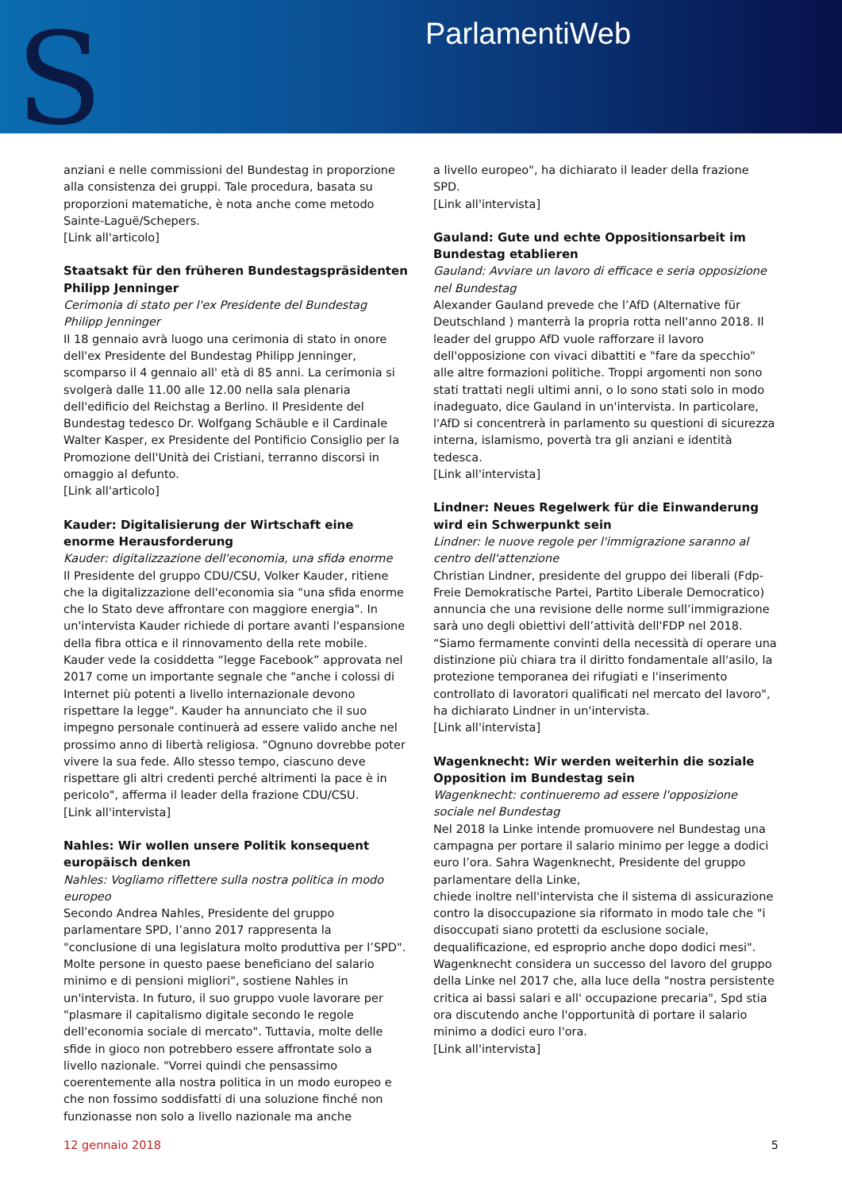S ParlamentiWeb
anziani e nelle commissioni del Bundestag in proporzione alla consistenza dei gruppi. Tale procedura, basata su proporzioni matematiche, è nota anche come metodo Sainte-Laguë/Schepers.
[Link all'articolo]
Staatsakt für den früheren Bundestagspräsidenten Philipp Jenninger
Cerimonia di stato per l'ex Presidente del Bundestag Philipp Jenninger
Il 18 gennaio avrà luogo una cerimonia di stato in onore dell'ex Presidente del Bundestag Philipp Jenninger, scomparso il 4 gennaio all' età di 85 anni. La cerimonia si svolgerà dalle 11.00 alle 12.00 nella sala plenaria dell'edificio del Reichstag a Berlino. Il Presidente del Bundestag tedesco Dr. Wolfgang Schäuble e il Cardinale Walter Kasper, ex Presidente del Pontificio Consiglio per la Promozione dell'Unità dei Cristiani, terranno discorsi in omaggio al defunto.
[Link all'articolo]
Kauder: Digitalisierung der Wirtschaft eine enorme Herausforderung
Kauder: digitalizzazione dell'economia, una sfida enorme
Il Presidente del gruppo CDU/CSU, Volker Kauder, ritiene che la digitalizzazione dell'economia sia "una sfida enorme che lo Stato deve affrontare con maggiore energia". In un'intervista Kauder richiede di portare avanti l'espansione della fibra ottica e il rinnovamento della rete mobile. Kauder vede la cosiddetta “legge Facebook” approvata nel 2017 come un importante segnale che "anche i colossi di Internet più potenti a livello internazionale devono rispettare la legge". Kauder ha annunciato che il suo impegno personale continuerà ad essere valido anche nel prossimo anno di libertà religiosa. "Ognuno dovrebbe poter vivere la sua fede. Allo stesso tempo, ciascuno deve rispettare gli altri credenti perché altrimenti la pace è in pericolo", afferma il leader della frazione CDU/CSU.
[Link all'intervista]
Nahles: Wir wollen unsere Politik konsequent europäisch denken
Nahles: Vogliamo riflettere sulla nostra politica in modo europeo
Secondo Andrea Nahles, Presidente del gruppo parlamentare SPD, l’anno 2017 rappresenta la "conclusione di una legislatura molto produttiva per l’SPD". Molte persone in questo paese beneficiano del salario minimo e di pensioni migliori", sostiene Nahles in un'intervista. In futuro, il suo gruppo vuole lavorare per "plasmare il capitalismo digitale secondo le regole dell'economia sociale di mercato". Tuttavia, molte delle sfide in gioco non potrebbero essere affrontate solo a livello nazionale. "Vorrei quindi che pensassimo coerentemente alla nostra politica in un modo europeo e che non fossimo soddisfatti di una soluzione finché non funzionasse non solo a livello nazionale ma anche
a livello europeo", ha dichiarato il leader della frazione SPD.
[Link all'intervista]
Gauland: Gute und echte Oppositionsarbeit im Bundestag etablieren
Gauland: Avviare un lavoro di efficace e seria opposizione nel Bundestag
Alexander Gauland prevede che l’AfD (Alternative für Deutschland ) manterrà la propria rotta nell'anno 2018. Il leader del gruppo AfD vuole rafforzare il lavoro dell'opposizione con vivaci dibattiti e "fare da specchio" alle altre formazioni politiche. Troppi argomenti non sono stati trattati negli ultimi anni, o lo sono stati solo in modo inadeguato, dice Gauland in un'intervista. In particolare, l'AfD si concentrerà in parlamento su questioni di sicurezza interna, islamismo, povertà tra gli anziani e identità tedesca.
[Link all'intervista]
Lindner: Neues Regelwerk für die Einwanderung wird ein Schwerpunkt sein
Lindner: le nuove regole per l'immigrazione saranno al centro dell'attenzione
Christian Lindner, presidente del gruppo dei liberali (Fdp-Freie Demokratische Partei, Partito Liberale Democratico) annuncia che una revisione delle norme sull’immigrazione sarà uno degli obiettivi dell’attività dell'FDP nel 2018. “Siamo fermamente convinti della necessità di operare una distinzione più chiara tra il diritto fondamentale all'asilo, la protezione temporanea dei rifugiati e l'inserimento controllato di lavoratori qualificati nel mercato del lavoro", ha dichiarato Lindner in un'intervista.
[Link all'intervista]
Wagenknecht: Wir werden weiterhin die soziale Opposition im Bundestag sein
Wagenknecht: continueremo ad essere l'opposizione sociale nel Bundestag
Nel 2018 la Linke intende promuovere nel Bundestag una campagna per portare il salario minimo per legge a dodici euro l’ora. Sahra Wagenknecht, Presidente del gruppo parlamentare della Linke,
chiede inoltre nell'intervista che il sistema di assicurazione contro la disoccupazione sia riformato in modo tale che "i disoccupati siano protetti da esclusione sociale, dequalificazione, ed esproprio anche dopo dodici mesi". Wagenknecht considera un successo del lavoro del gruppo della Linke nel 2017 che, alla luce della "nostra persistente critica ai bassi salari e all' occupazione precaria", Spd stia ora discutendo anche l'opportunità di portare il salario minimo a dodici euro l'ora.
[Link all'intervista]
12 gennaio 2018 5